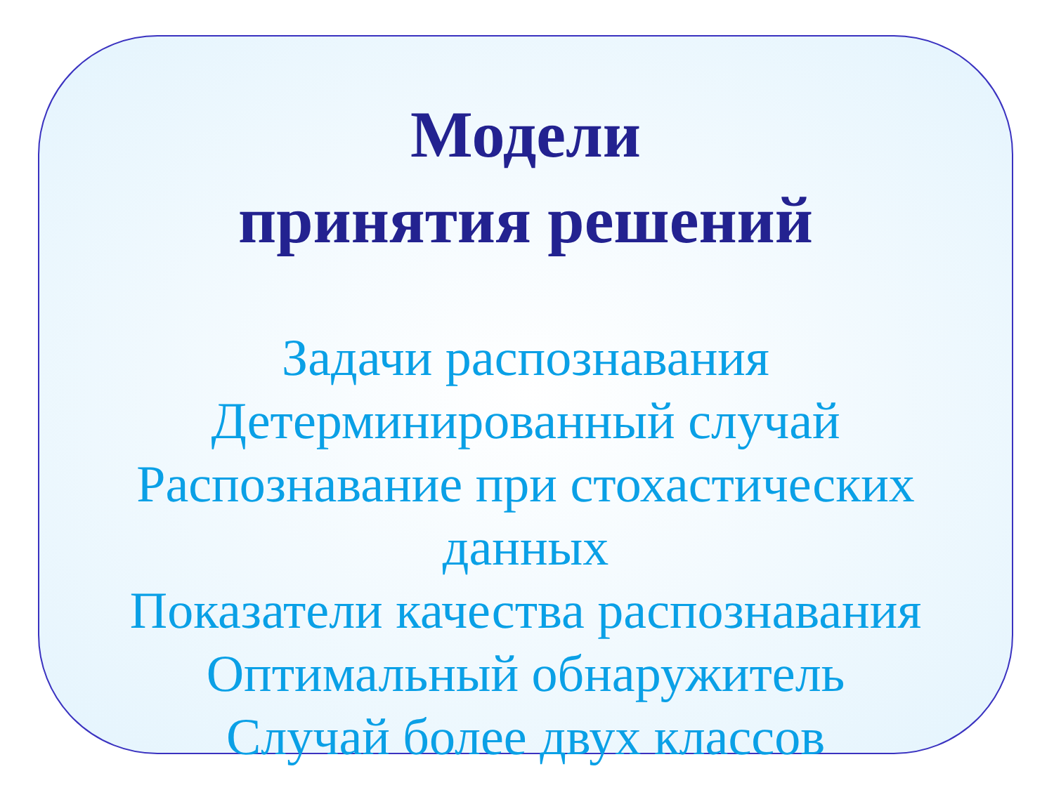Модели
принятия решений
Задачи распознавания
Детерминированный случай
Распознавание при стохастических
данных
Показатели качества распознавания
Оптимальный обнаружитель
Случай более двух классов